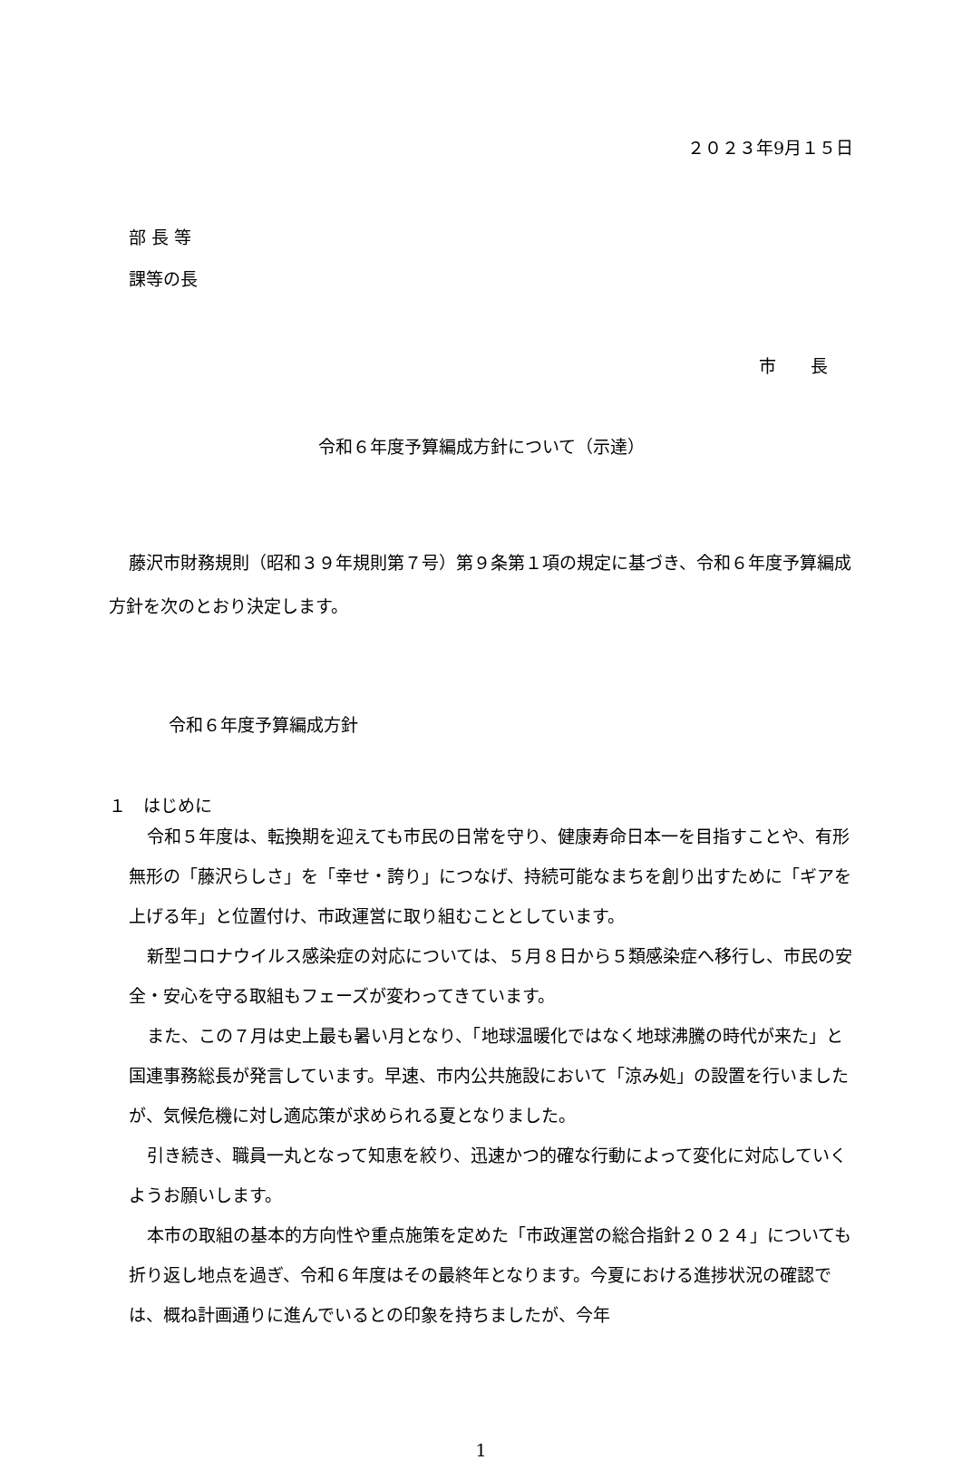２０２３年9月１５日
部 長 等
課等の長
市　　長
令和６年度予算編成方針について（示達）
藤沢市財務規則（昭和３９年規則第７号）第９条第１項の規定に基づき、令和６年度予算編成方針を次のとおり決定します。
令和６年度予算編成方針
１　はじめに
令和５年度は、転換期を迎えても市民の日常を守り、健康寿命日本一を目指すことや、有形無形の「藤沢らしさ」を「幸せ・誇り」につなげ、持続可能なまちを創り出すために「ギアを上げる年」と位置付け、市政運営に取り組むこととしています。
新型コロナウイルス感染症の対応については、５月８日から５類感染症へ移行し、市民の安全・安心を守る取組もフェーズが変わってきています。
また、この７月は史上最も暑い月となり、「地球温暖化ではなく地球沸騰の時代が来た」と国連事務総長が発言しています。早速、市内公共施設において「涼み処」の設置を行いましたが、気候危機に対し適応策が求められる夏となりました。
引き続き、職員一丸となって知恵を絞り、迅速かつ的確な行動によって変化に対応していくようお願いします。
本市の取組の基本的方向性や重点施策を定めた「市政運営の総合指針２０２４」についても折り返し地点を過ぎ、令和６年度はその最終年となります。今夏における進捗状況の確認では、概ね計画通りに進んでいるとの印象を持ちましたが、今年
1